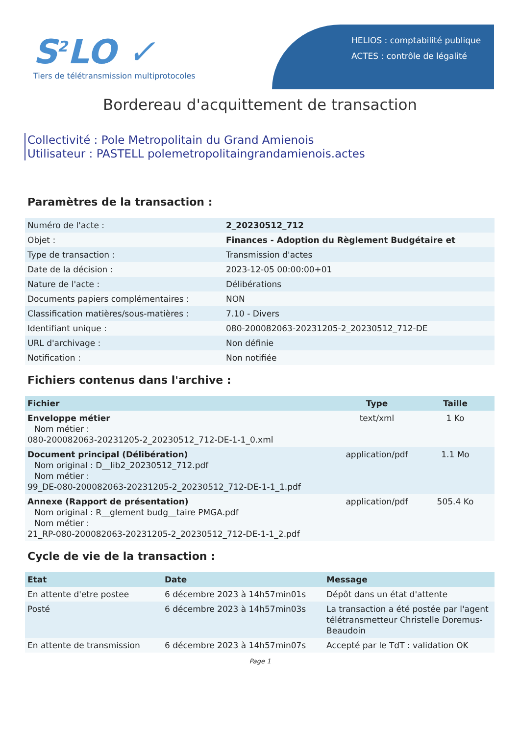S<sup>2</sup>LO ✓
Tiers de télétransmission multiprotocoles
HELIOS : comptabilité publique
ACTES : contrôle de légalité
Bordereau d'acquittement de transaction
Collectivité : Pole Metropolitain du Grand Amienois
Utilisateur : PASTELL polemetropolitaingrandamienois.actes
Paramètres de la transaction :
| Numéro de l'acte : | 2_20230512_712 |
| Objet : | Finances - Adoption du Règlement Budgétaire et |
| Type de transaction : | Transmission d'actes |
| Date de la décision : | 2023-12-05 00:00:00+01 |
| Nature de l'acte : | Délibérations |
| Documents papiers complémentaires : | NON |
| Classification matières/sous-matières : | 7.10 - Divers |
| Identifiant unique : | 080-200082063-20231205-2_20230512_712-DE |
| URL d'archivage : | Non définie |
| Notification : | Non notifiée |
Fichiers contenus dans l'archive :
| Fichier | Type | Taille |
| --- | --- | --- |
| Enveloppe métier Nom métier : 080-200082063-20231205-2_20230512_712-DE-1-1_0.xml | text/xml | 1 Ko |
| Document principal (Délibération) Nom original : D__lib2_20230512_712.pdf Nom métier : 99_DE-080-200082063-20231205-2_20230512_712-DE-1-1_1.pdf | application/pdf | 1.1 Mo |
| Annexe (Rapport de présentation) Nom original : R__glement budg__taire PMGA.pdf Nom métier : 21_RP-080-200082063-20231205-2_20230512_712-DE-1-1_2.pdf | application/pdf | 505.4 Ko |
Cycle de vie de la transaction :
| Etat | Date | Message |
| --- | --- | --- |
| En attente d'etre postee | 6 décembre 2023 à 14h57min01s | Dépôt dans un état d'attente |
| Posté | 6 décembre 2023 à 14h57min03s | La transaction a été postée par l'agent télétransmetteur Christelle Doremus-Beaudoin |
| En attente de transmission | 6 décembre 2023 à 14h57min07s | Accepté par le TdT : validation OK |
Page 1